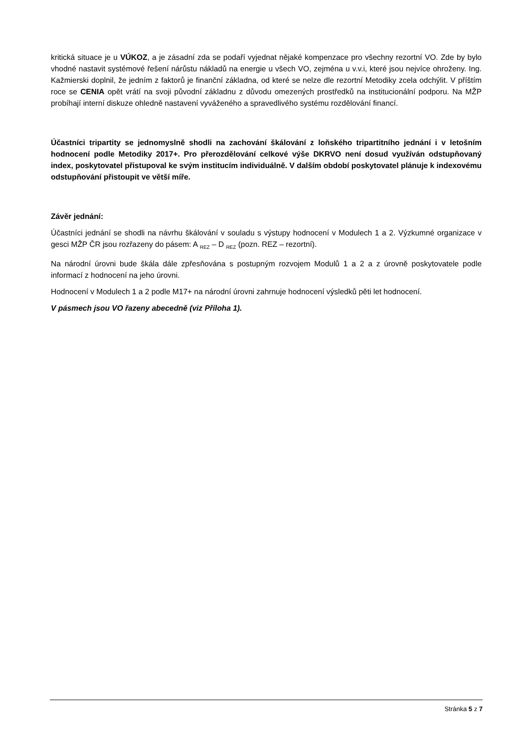kritická situace je u VÚKOZ, a je zásadní zda se podaří vyjednat nějaké kompenzace pro všechny rezortní VO. Zde by bylo vhodné nastavit systémové řešení nárůstu nákladů na energie u všech VO, zejména u v.v.i, které jsou nejvíce ohroženy. Ing. Kažmierski doplnil, že jedním z faktorů je finanční základna, od které se nelze dle rezortní Metodiky zcela odchýlit. V příštím roce se CENIA opět vrátí na svoji původní základnu z důvodu omezených prostředků na institucionální podporu. Na MŽP probíhají interní diskuze ohledně nastavení vyváženého a spravedlivého systému rozdělování financí.
Účastníci tripartity se jednomyslně shodli na zachování škálování z loňského tripartitního jednání i v letošním hodnocení podle Metodiky 2017+. Pro přerozdělování celkové výše DKRVO není dosud využíván odstupňovaný index, poskytovatel přistupoval ke svým institucím individuálně. V dalším období poskytovatel plánuje k indexovému odstupňování přistoupit ve větší míře.
Závěr jednání:
Účastníci jednání se shodli na návrhu škálování v souladu s výstupy hodnocení v Modulech 1 a 2. Výzkumné organizace v gesci MŽP ČR jsou rozřazeny do pásem: A <sub>REZ</sub> – D <sub>REZ</sub> (pozn. REZ – rezortní).
Na národní úrovni bude škála dále zpřesňována s postupným rozvojem Modulů 1 a 2 a z úrovně poskytovatele podle informací z hodnocení na jeho úrovni.
Hodnocení v Modulech 1 a 2 podle M17+ na národní úrovni zahrnuje hodnocení výsledků pěti let hodnocení.
V pásmech jsou VO řazeny abecedně (viz Příloha 1).
Stránka 5 z 7